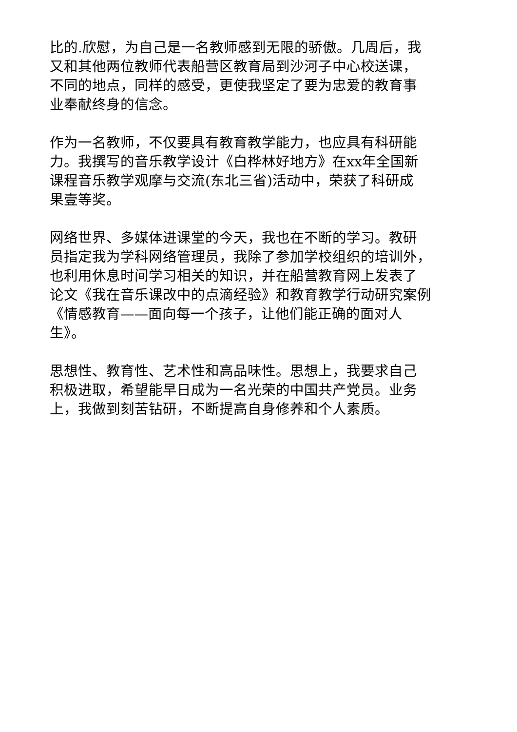比的.欣慰，为自己是一名教师感到无限的骄傲。几周后，我
又和其他两位教师代表船营区教育局到沙河子中心校送课，
不同的地点，同样的感受，更使我坚定了要为忠爱的教育事
业奉献终身的信念。
作为一名教师，不仅要具有教育教学能力，也应具有科研能
力。我撰写的音乐教学设计《白桦林好地方》在xx年全国新
课程音乐教学观摩与交流(东北三省)活动中，荣获了科研成
果壹等奖。
网络世界、多媒体进课堂的今天，我也在不断的学习。教研
员指定我为学科网络管理员，我除了参加学校组织的培训外，
也利用休息时间学习相关的知识，并在船营教育网上发表了
论文《我在音乐课改中的点滴经验》和教育教学行动研究案例
《情感教育——面向每一个孩子，让他们能正确的面对人
生》。
思想性、教育性、艺术性和高品味性。思想上，我要求自己
积极进取，希望能早日成为一名光荣的中国共产党员。业务
上，我做到刻苦钻研，不断提高自身修养和个人素质。